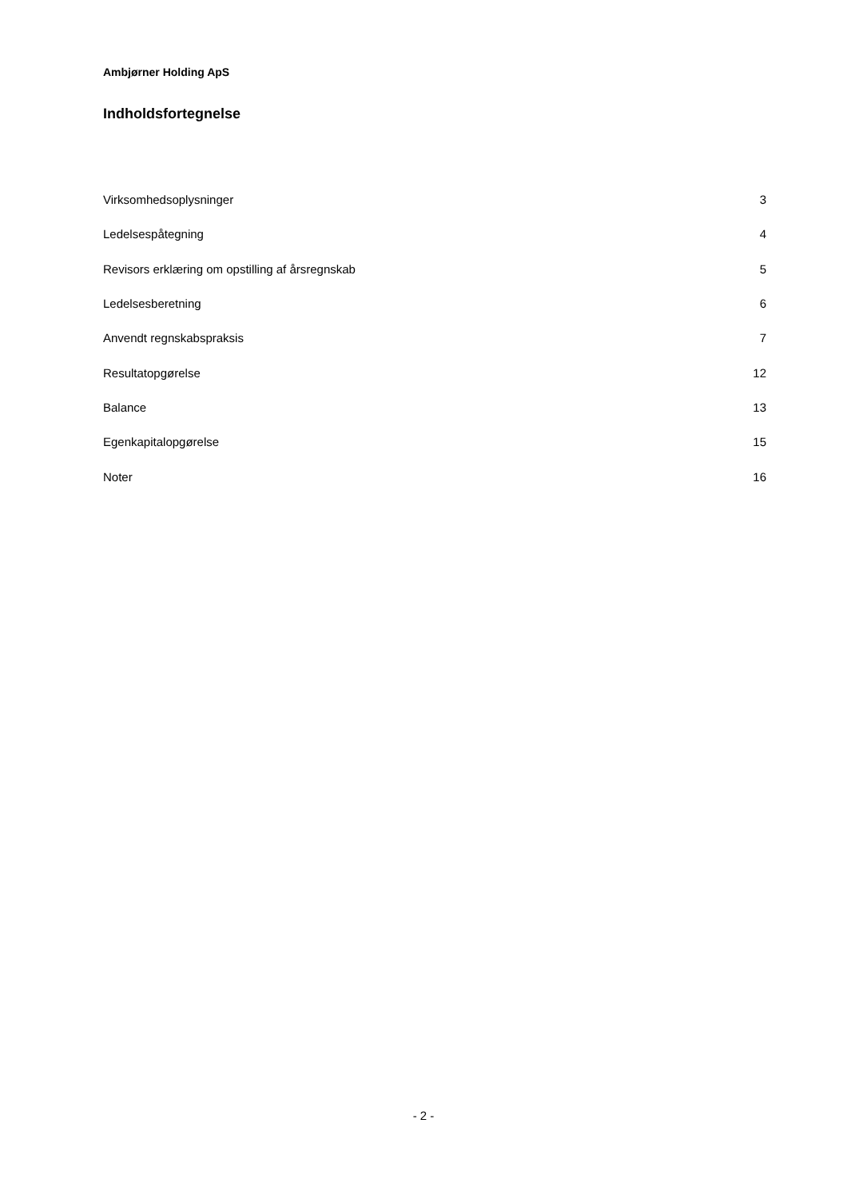Ambjørner Holding ApS
Indholdsfortegnelse
| Virksomhedsoplysninger | 3 |
| Ledelsespåtegning | 4 |
| Revisors erklæring om opstilling af årsregnskab | 5 |
| Ledelsesberetning | 6 |
| Anvendt regnskabspraksis | 7 |
| Resultatopgørelse | 12 |
| Balance | 13 |
| Egenkapitalopgørelse | 15 |
| Noter | 16 |
- 2 -